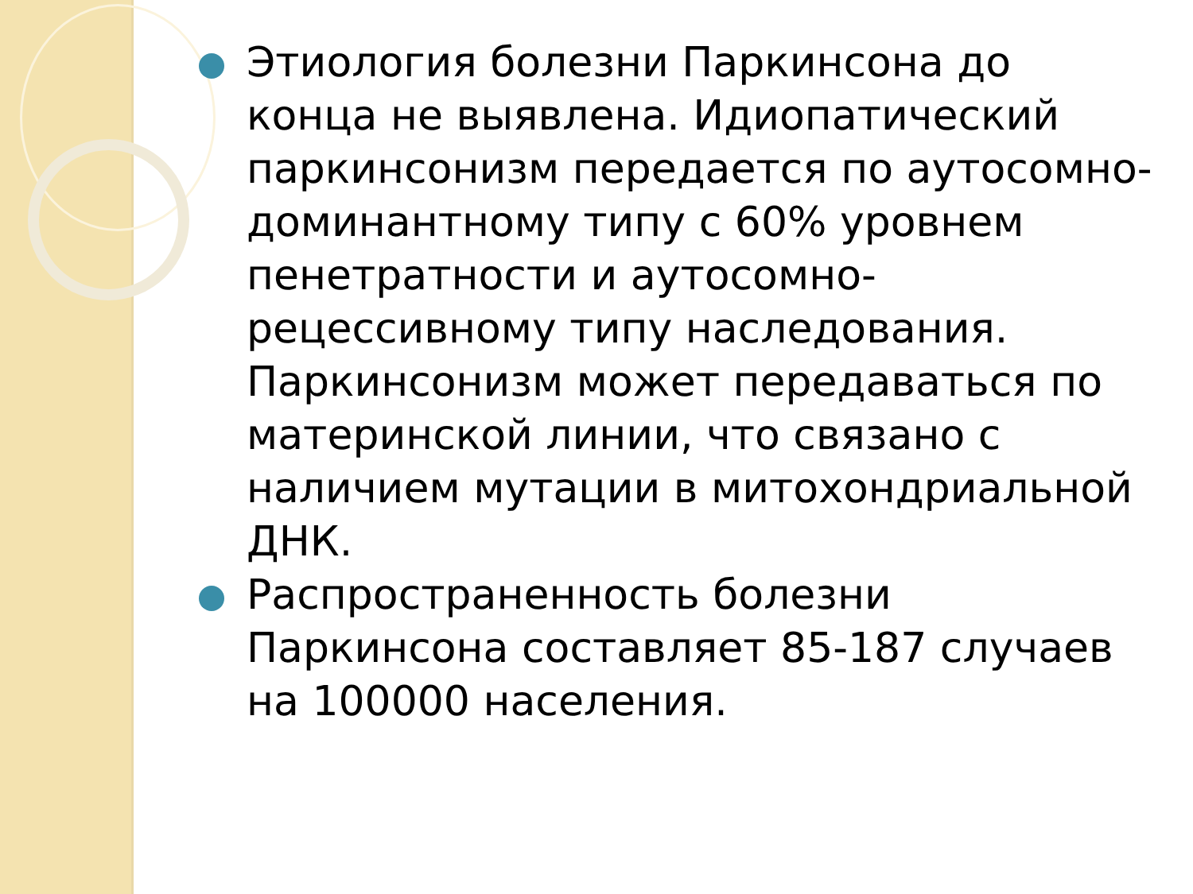Этиология болезни Паркинсона до конца не выявлена. Идиопатический паркинсонизм передается по аутосомно-доминантному типу с 60% уровнем пенетратности и аутосомно-рецессивному типу наследования. Паркинсонизм может передаваться по материнской линии, что связано с наличием мутации в митохондриальной ДНК.
Распространенность болезни Паркинсона составляет 85-187 случаев на 100000 населения.